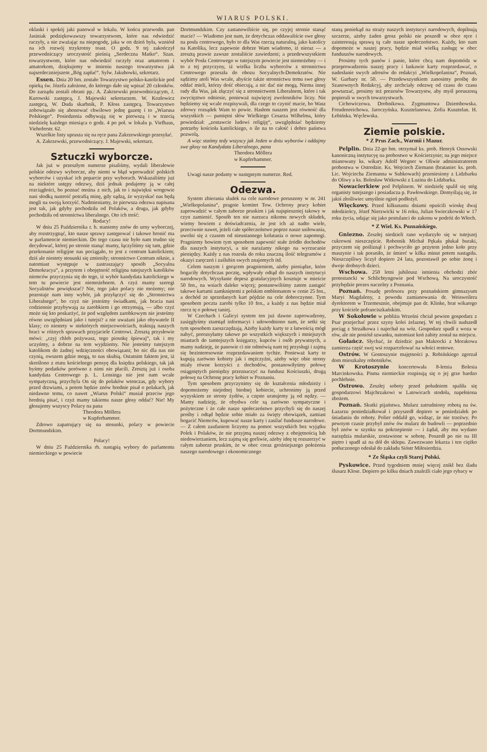WIARUS POLSKI.
oklaski i spokój jaki panował w lokalu. W końcu przewodn. pan Jasiniak podziękowawszy towarzystwom, które nas odwiedzić raczyły, a nie zważając na niepogodę, jaka w on dzień była, wzniósł na ich rozwój trzykrotny toast. O godz. 9 tej zakończył przewodniczący uroczystość pieśnią „Serdeczna Matko“. Szan. towarzystwom, które nas odwiedzić raczyły oraz amatorom i amatorkom, dziękujemy w imieniu naszego towarzystwa jak najserdeczniejszem „Bóg zapłać“. Sylw. Jakubowki, sekretarz.
Essen. Dnia 20 bm. zostało Towarzystwo polsko-katolickie pod opieką św. Józefa założone, do którego dało się wpisać 20 członków. Do zarządu zostali obrani pp.: A. Zakrzewski przewodniczącym, J. Kurowski zastępcą, J. Majewski sekretarzem. W. Kozłowicz zastępcą, W. Duda skarbnik, P. Kłoss zastępcą. Towarzystwo zobowiązało się abonować chwilowo jednę gazetę i to „Wiarusa Polskiego“. Posiedzenia odbywają się w pierwszą i w trzecią niedzielę każdego miesiąca o godz. 4 po poł. w lokalu p. Viefhaus, Viehoferstr. 62.
Wszelkie listy uprasza się na ręce pana Zakrzewskiego przesyłać.
A. Zakrzewski, przewodniczący. J. Majewski, sekretarz.
Sztuczki wyborcze.
Jak już w przeszłym numerze pisaliśmy, wydali liberałowie polskie odezwy wyborcze, aby niemi w błąd wprowadzić polskich wyborców i uzyskać ich poparcie przy wyborach. Wskazaliśmy już na niektóre ustępy odezwy, dziś jednak podajemy ją w całej rozciągłości, bo poznać można z nich, jak to i najwięksi wrogowie nasi słodką nastroić potrafią minę, gdy sądzą, że wyzyskać nas będą mogli na swoją korzyść. Nadmieniamy, że pierwsza odezwa napisana jest tak, jak gdyby pochodziła od Polaków, a druga, jak gdyby pochodziła od stronnictwa liberalnego. Oto ich treść:
Rodacy!
W dniu 25 Października r. b. staniemy znów do urny wyborczej, aby rozstrzygnąć, kto nasze sprawy zastępować i takowe bronić ma w parlamencie niemieckim. Do tego czasu nie było nam trudno się decydować, której po stronie stanąć mamy, łączyliśmy się tam, gdzie przekonanie religijne nas pociągało, to jest z centrum katolickiem; dziś ale niestety stosunki się zmieniły; stronnictwo Centrum niknie, a natomiast występuje w zastraszający sposób „Socyalna Demokracya“, a przytem i obojętność religijna tutejszych katolików niemców przyczynia się do tego, iż wybór kandydata katolickiego w tem tu powiecie jest niemożebnem. A czyż mamy szeregi Socyalistów powiększać? Nie, tego jako polacy nie możemy; nie pozostaje nam inny wybór, jak przyłączyć się do „Stronnictwa Liberalnego“, bo czyż nie jesteśmy świadkami, jak bracia nasi codziennie przybywają za zarobkiem i go otrzymują, — albo czyż może się kto poskarżyć, że pod względem zarobkowym nie jesteśmy równo uwzględniani jako i tutejsi? a nie uważani jako obywatele II klasy; co niestety w niektórych miejscowościach, traktują naszych braci w różnych sprawach przyjaciele Centrowi. Zresztą przysłowie mówi: „czyj chleb pożywasz, tego piosnkę śpiewaj“, tak i my uczyńmy, a dobrze na tem wyjdziemy. Nie jesteśmy tutejszym katolikom do żadnej wdzięczności obowiązani; bo nic dla nas nie czynią, owszem gdzie mogą, to nas skubią. Ostatnim faktem jest, iż skreślono z etatu kościelnego pensyę dla księdza polskiego, tak jak byśmy podatków porówno z nimi nie płacili. Zresztą już i osoba kandydata Centrowego p. L. Lensinga nie jest nam wcale sympatyczną, przychyla On się do polaków wtenczas, gdy wybory przed drzwiami, a potem będzie znów brednie pisał o polakach, jak niedawno temu, co nawet „Wiarus Polski“ musiał przeciw jego brednią pisać, i czyż mamy takiemu nasze głosy oddać? Nie! My głosujemy wszyscy Polacy na pana
Theodora Möllera
w Kupferhammer.
Zdrowo zapatrujący się na stosunki, polacy w powiecie Dortmundzkim.
Polacy!
W dniu 25 Października rb. nastąpią wybory do parlamentu niemieckiego w powiecie
Dortmundzkim. Czy zastanowiliście się, po czyjej stronie stanąć macie? — Wiadomo jest nam, że dotychczas oddawaliście swe głosy na posła centrowego, było to dla Was rzeczą naturalną, jako katolicy na Katolika, lecz zapewnie dobrze Wam wiadomo, iż nieraz — a zresztą prawie zawsze zostaliście zawiedzeni; a przedewszystkiem wybór Posła Centrowego w tutejszym powiecie jest niemożebny — i to z tej przyczyny, iż wielka liczba wyborców z stronnictwa Centrowego przeszła do obozu Socyalnych-Demokratów. Nie sądzimy atoli Was wcale, abyście także stronnictwu temu swe głosy oddać mieli, którzy dość obiecują, a nic dać nie mogą. Niema innej rady dla Was, jak złączyć się z stronnictwem Liberalnem, które i tak zwycięztwo odniesie, ponieważ najwięcej zwolenników liczy. Nie będziemy się wcale rozpisywali, dla czego to czynić macie, bo Wasz zdrowy rozsądek Wam to powie. Hasłem naszem jest równość dla wszystkich — pamiętni słów Wielkiego Cesarza Wilhelma, który powiedział: „zostawcie ludowi religiję“, uwzględniać będziemy potrzeby kościoła katolickiego, o ile na to całość i dobro państwa pozwolą.
A więc stańmy tedy wszyscy jak Jeden w dniu wyborów i oddajmy swe głosy na Kandydata Liberalnego, pana
Theodora Möllera
w Kupferhammer.
Uwagi nasze podamy w następnym numerze. Red.
Odezwa.
System zbierania sładek na cele narodowe poruszony w nr. 241 „Wielkopolanina“, pragnie komitet Tow. Ochrony pracy kobiet zaprowadzić w całym zaborze pruskim i jak najspieszniej takowy w czyn zamienić. Sposób ten nie narzuca nikomu nowych składek, wiemy bowiem z doświadczenia, że jest ich aż nadto wiele, przeciwnie nawet, jeżeli całe spółeczeństwo poprze nasze usiłowania, uwolni się z czasem od nieustannego kołatania o nowe zapomogi. Pragniemy bowiem tym sposobem zapewnić stałe źródło dochodów dla naszych instytucyi, a nie narażamy nikogo na wyrzucanie pieniędzy. Każdy z nas rozesła do roku znaczną ilość telegramów z okazyi zaręczeń i zaślubin swych znajomych itd.
Celem naszym i gorącem pragnieniem, ażeby pieniądze, które bogaciły dotychczas pocztę, wpływały odtąd do naszych instytucyi narodowych. Wysyłanie depesz gratulacyjnych kosztuje w mieście 50 fen., na wsiach daleko więcej; postanowiliśmy zatem zastąpić takowe kartami zamkniętemi z polskim emblematem w cenie 25 fen., a dochód ze sprzedanych kart pójdzie na cele dobroczynne. Tym sposobem poczta zarobi tylko 10 fen., a każdy z nas będzie miał rzecz tę o połowę taniej.
W Czechach i Galicyi system ten już dawno zaprowadzony, zasięgłyśmy ztamtąd informacyi i udowodniono nam, że setki się tym sposobem zaoszczędzają. Ażeby każdy karty te z łatwością mógł nabyć, porozsyłamy takowe po wszystkich większych i mniejszych miastach do tamtejszych księgarzy, kupców i osób prywatnych, a mamy nadzieję, że panowie ci nie odmówią nam tej przysługi i zajmą się bezinteresownie rozprzedawaniem tychże. Ponieważ karty te kupują zarówno kobiety jak i mężczyźni, ażeby więc obie strony miały równe korzyści z dochodów, postanowiłyśmy połowę osiągniętych pieniędzy przeznaczyć na fundusz Kościuszki, drugą połowę na Ochronę pracy kobiet w Poznaniu.
Tym sposobem przyczynimy się do kształcenia młodzieży i dopomożemy niejednej biednej kobiecie, uchronimy ją przed wyzyskiem ze strony żydów, a często uratujemy ją od nędzy. — Mamy nadzieję, że obydwa cele są zarówno sympatyczne i pożyteczne i że całe nasze społeczeństwo przychyli się do naszej prośby i odtąd będzie sobie miało za święty obowiązek, zamiast bogacić Niemców, kupować nasze karty i zasilać fundusze narodowe. — Z całem zaufaniem liczymy na pomoc wszystkich bez wyjątku Polek i Polaków, że nie przyjmą naszej odezwy z obojętnością lub niedowierzaniem, lecz zajmą się gorliwie, ażeby ideę tę rozszerzyć w całym zaborze pruskim, że w obec coraz groźniejszego położenia naszego narodowego i ekonomicznego
staną poniekąd na straży naszych instytucyi narodowych, dopilnują szczerze, ażeby żaden grosz polski nie poszedł w obce ręce i zainteresują sprawą tą całe nasze społeczeństwo. Każdy, kto nam dopomoże w naszej pracy, będzie miał wielką zasługę w obec funduszów narodowych.
Prosimy tych panów i panie, które chcą nam dopomódz w przeprowadzeniu naszej pracy i łaskawie karty rozprzedawać, o nadesłanie swych adresów do redakcyi „Wielkopolanina“, Poznań, W. Garbary nr. 50. — Przedewszystkiem zanosimy prośbę do Szanownych Redakcyj, aby zechciały odezwę od czasu do czasu powtarzać, prosimy też prezesów Towarzystw, aby myśl poruszoną popierali w swych towarzystwach.
Cichowiczowa. Drobnikowa. Zygmuntowa Dziembowska. Freudenreichowa. Jaroczyńska. Kusztelanowa. Zofia Kusztelan. H. Łebińska. Węclewska.
Ziemie polskie.
* Z Prus Zach., Warmii i Mazur.
Pelplin. Dnia 22-go bm. otrzymał ks. prob. Henryk Ossowski kanoniczną instytucyę na probostwo w Kościerzynie; na jego miejsce mianowany ks. wikary Adolf Wegner w Oliwie administratorem probostwa w Ostrodzie. Ks. Wojciech Ziemann (brataniec ks. prob. Lic. Wojciecha Ziemanna w Subkowach) przeniesiony z Lidzbarku do Oliwy a ks. Bolesław Witkowski z Luzina do Lidzbarka.
Nowacierkiew pod Pelplinem. W niedzielę spalił się stóg organisty tutejszego i posiadacza p. Pawłowskiego. Domyślają się, że jakiś złośliwiec umyślnie ogień podłożył.
Więckowy. Przed kilkunastu dniami opuścili wioskę dwaj młodzieńcy, Józef Nierzwicki w 16 roku, Julian Swieczkowski w 17 roku życia, udając się jako postulanci do zakonu w podróż do Włoch.
* Z Wiel. Ks. Poznańskiego.
Gniezno. Zeszłej niedzieli rano wydarzyło się w tutejszej cukrowni nieszczęście. Robotnik Michał Pękała płukał buraki, przyczem się pośliznął i pochwyciło go przytem jedno koło przy maszynie i tak poraniło, że śmierć w kilka minut potem nastąpiła. Nieszczęśliwy liczył dopiero 24 lata, pozostawił po sobie żonę i dwoje drobnych dzieci.
Wschowa. 250 letni jubileusz istnienia obchodzi zbór protestancki w Schlichtyngowie pod Wschową. Na uroczystość przybędzie prezes naczelny z Poznania.
Poznań. Posadę profesora przy poznańskiem gimnazyum Maryi Magdaleny, z powodu zamianowania dr. Weisweilera dyrektorem w Trzemesznie, obejmuje pan dr. Klinke, brat wikarego przy kościele pofranciszkańskim.
W Sokołowie w pobliżu Wrześni chciał pewien gospodarz z Psar przejechać przez szyny kolei żelaznej. W tej chwili nadszedł pociąg z Strzałkowa i najechał na wóz. Gospodarz spadł z woza w rów, ale nie poniósł szwanku, natomiast koń zabity został na miejscu.
Gołańcz. Słychać, że dziedzic pan Makrocki z Morakowa zamierza część swej wsi rozparcelować na włości rentowe.
Ostrów. W Gostoszynie majętności p. Robińskiego zgorzał dom mieszkalny robotników.
W Krotoszynie koncertowała 8-letnia Bolesia Marcinkowska. Pisma niemieckie rozpisują się o jej grze bardzo pochlebnie.
Ostrowo. Zeszłej soboty przed południem spaliła się gospodarzowi Majchrzakowi w Latowicach stodoła, napełniona zbożem.
Poznań. Skutki pijaństwa. Mularz zatrudniony robotą na św. Łazarzu poniedziałkował i przyszedł dopiero w poniedziałek po śniadaniu do roboty. Polier oddalił go, widząc, że nie trzeźwy. Po pewnym czasie przybył znów ów mularz do budowli — poprzednio był znów w szynku na pokrzepienie — i żądał, aby mu wydano narzędzia mularskie, zostawione w sobotę. Poszedł po nie na III piętro i spadł aż na dół do sklepu. Zawezwano lekarza i ten ciężko potłuczonego odesłał do zakładu Sióstr Miłosierdzia.
* Ze Śląska czyli Starej Polski.
Pyskowice. Przed tygodniem mniej więcej znikł bez śladu ślusarz Klose. Dopiero po kilku dniach znaleźli ciało jego rybacy w